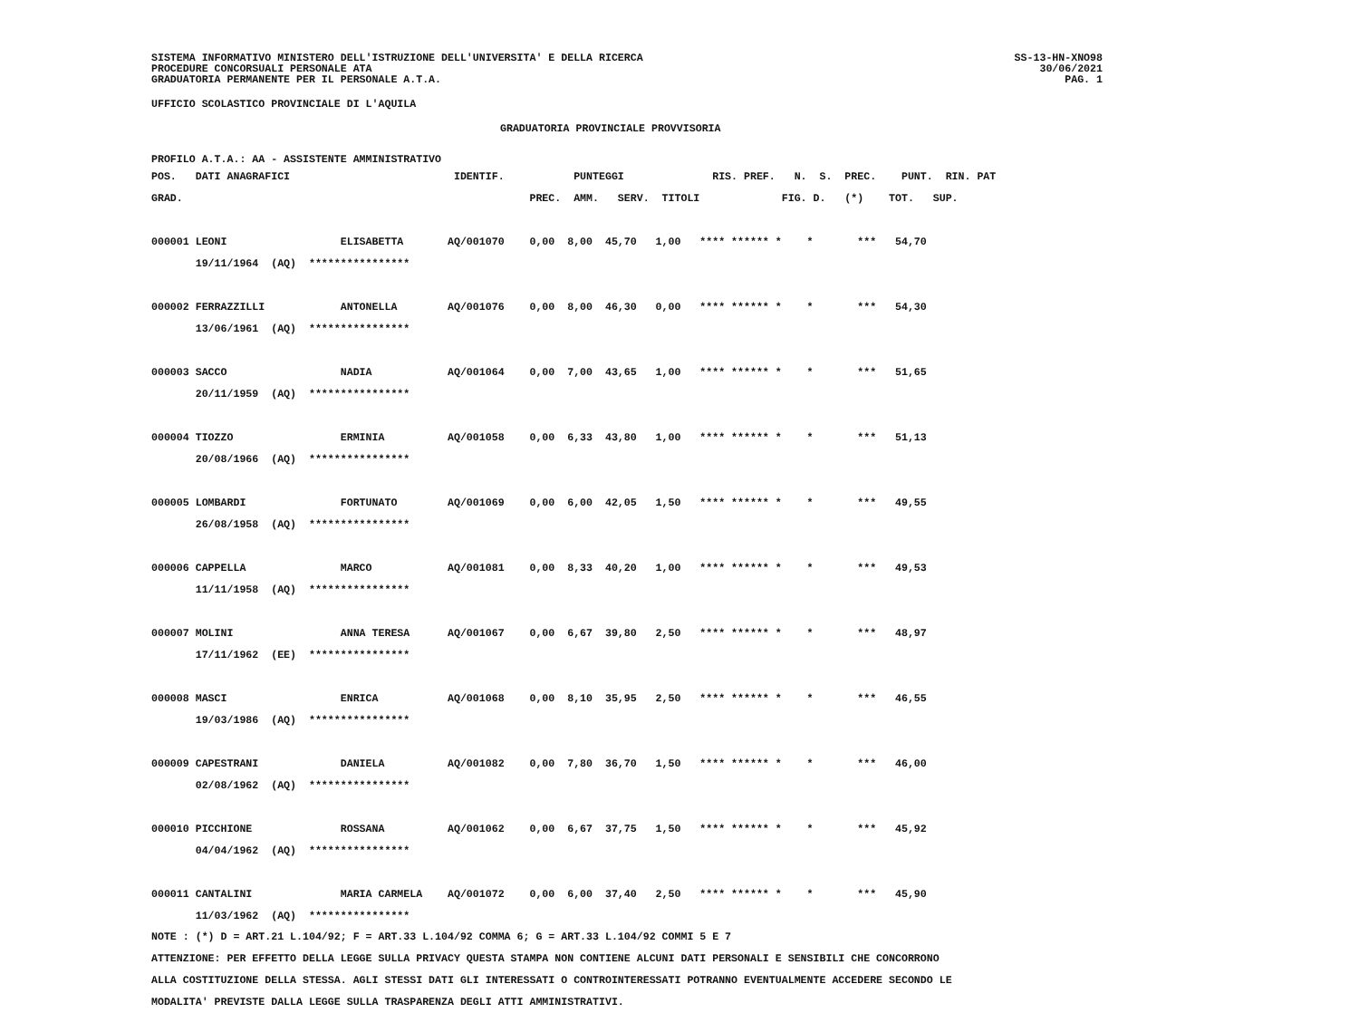SISTEMA INFORMATIVO MINISTERO DELL'ISTRUZIONE DELL'UNIVERSITA' E DELLA RICERCA
PROCEDURE CONCORSUALI PERSONALE ATA
GRADUATORIA PERMANENTE PER IL PERSONALE A.T.A.
SS-13-HN-XNO98
30/06/2021
PAG. 1
UFFICIO SCOLASTICO PROVINCIALE DI L'AQUILA
GRADUATORIA PROVINCIALE PROVVISORIA
PROFILO A.T.A.: AA - ASSISTENTE AMMINISTRATIVO
| POS. DATI ANAGRAFICI IDENTIF. PUNTEGGI RIS. PREF. N. S. PREC. PUNT. RIN. PAT |
| --- |
| GRAD. PREC. AMM. SERV. TITOLI FIG. D. (*) TOT. SUP. |
| 000001 LEONI ELISABETTA AQ/001070 0,00 8,00 45,70 1,00 **** ****** * * *** 54,70 |
| 19/11/1964 (AQ) **************** |
| 000002 FERRAZZILLI ANTONELLA AQ/001076 0,00 8,00 46,30 0,00 **** ****** * * *** 54,30 |
| 13/06/1961 (AQ) **************** |
| 000003 SACCO NADIA AQ/001064 0,00 7,00 43,65 1,00 **** ****** * * *** 51,65 |
| 20/11/1959 (AQ) **************** |
| 000004 TIOZZO ERMINIA AQ/001058 0,00 6,33 43,80 1,00 **** ****** * * *** 51,13 |
| 20/08/1966 (AQ) **************** |
| 000005 LOMBARDI FORTUNATO AQ/001069 0,00 6,00 42,05 1,50 **** ****** * * *** 49,55 |
| 26/08/1958 (AQ) **************** |
| 000006 CAPPELLA MARCO AQ/001081 0,00 8,33 40,20 1,00 **** ****** * * *** 49,53 |
| 11/11/1958 (AQ) **************** |
| 000007 MOLINI ANNA TERESA AQ/001067 0,00 6,67 39,80 2,50 **** ****** * * *** 48,97 |
| 17/11/1962 (EE) **************** |
| 000008 MASCI ENRICA AQ/001068 0,00 8,10 35,95 2,50 **** ****** * * *** 46,55 |
| 19/03/1986 (AQ) **************** |
| 000009 CAPESTRANI DANIELA AQ/001082 0,00 7,80 36,70 1,50 **** ****** * * *** 46,00 |
| 02/08/1962 (AQ) **************** |
| 000010 PICCHIONE ROSSANA AQ/001062 0,00 6,67 37,75 1,50 **** ****** * * *** 45,92 |
| 04/04/1962 (AQ) **************** |
| 000011 CANTALINI MARIA CARMELA AQ/001072 0,00 6,00 37,40 2,50 **** ****** * * *** 45,90 |
| 11/03/1962 (AQ) **************** |
NOTE : (*) D = ART.21 L.104/92; F = ART.33 L.104/92 COMMA 6; G = ART.33 L.104/92 COMMI 5 E 7
ATTENZIONE: PER EFFETTO DELLA LEGGE SULLA PRIVACY QUESTA STAMPA NON CONTIENE ALCUNI DATI PERSONALI E SENSIBILI CHE CONCORRONO
ALLA COSTITUZIONE DELLA STESSA. AGLI STESSI DATI GLI INTERESSATI O CONTROINTERESSATI POTRANNO EVENTUALMENTE ACCEDERE SECONDO LE
MODALITA' PREVISTE DALLA LEGGE SULLA TRASPARENZA DEGLI ATTI AMMINISTRATIVI.